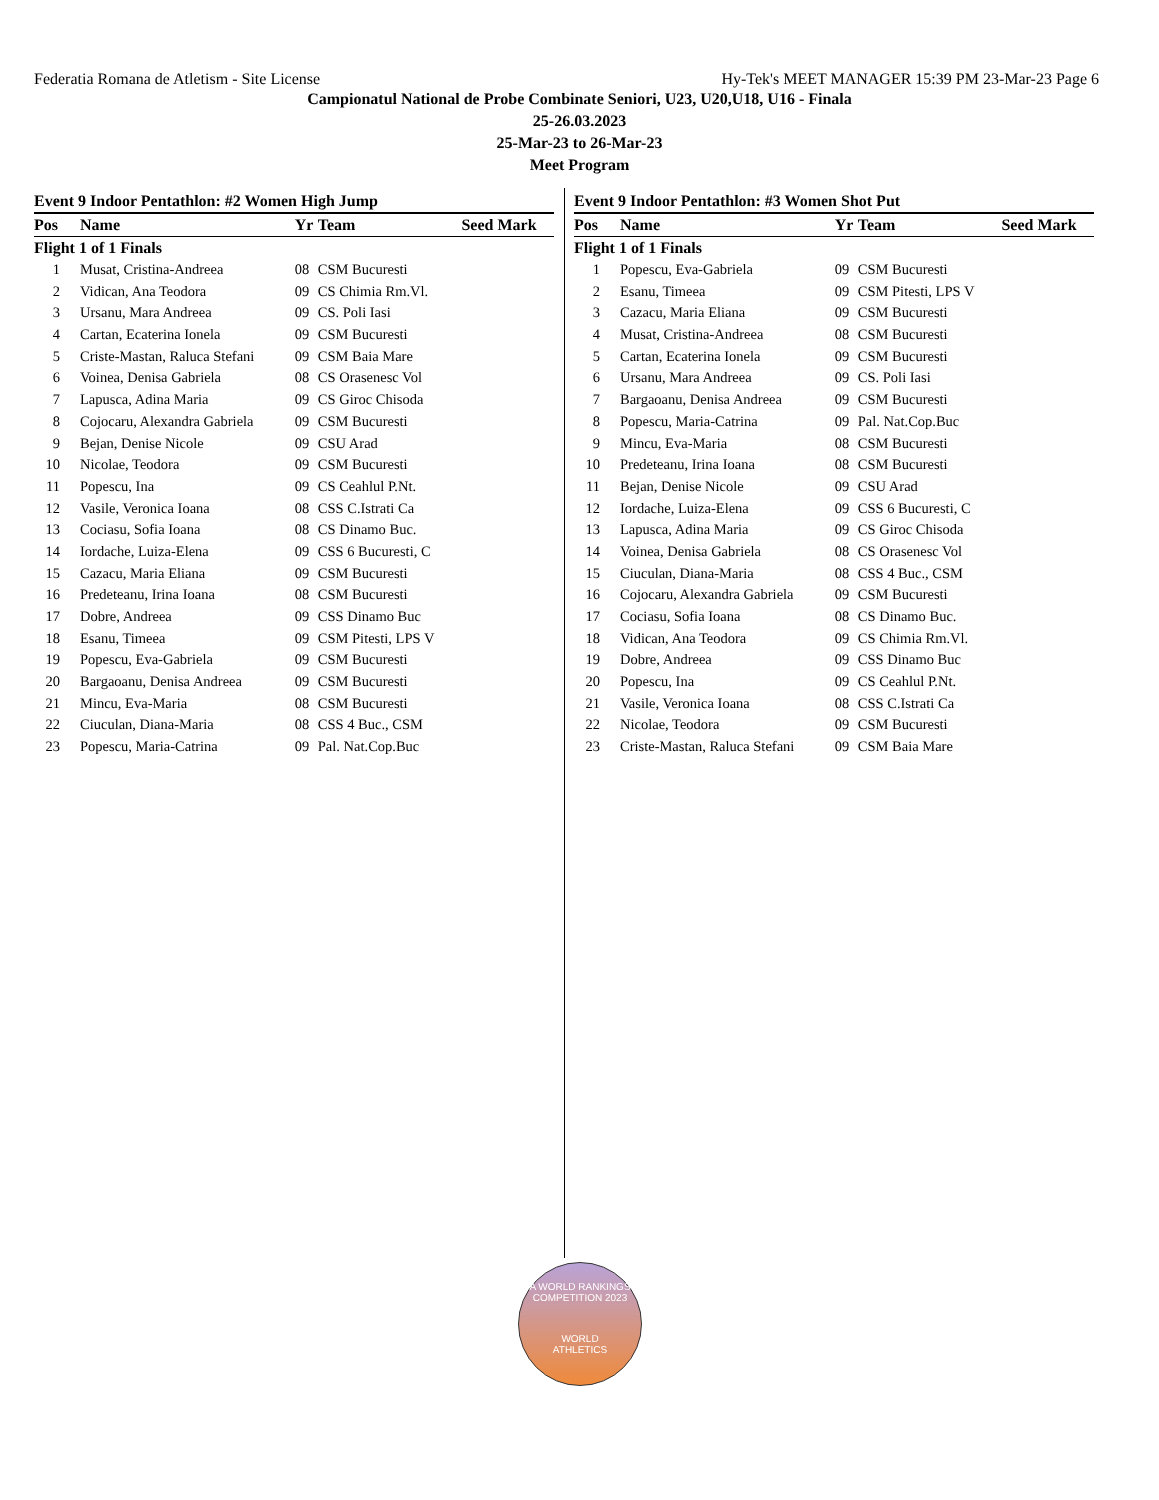Federatia Romana de Atletism - Site License Hy-Tek's MEET MANAGER 15:39 PM 23-Mar-23 Page 6
Campionatul National de Probe Combinate Seniori, U23, U20,U18, U16 - Finala
25-26.03.2023
25-Mar-23 to 26-Mar-23
Meet Program
Event 9 Indoor Pentathlon: #2 Women High Jump
| Pos | Name | Yr | Team | Seed Mark |
| --- | --- | --- | --- | --- |
| Flight 1 of 1 Finals | | | | |
| 1 | Musat, Cristina-Andreea | 08 | CSM Bucuresti | |
| 2 | Vidican, Ana Teodora | 09 | CS Chimia Rm.Vl. | |
| 3 | Ursanu, Mara Andreea | 09 | CS. Poli Iasi | |
| 4 | Cartan, Ecaterina Ionela | 09 | CSM Bucuresti | |
| 5 | Criste-Mastan, Raluca Stefani | 09 | CSM Baia Mare | |
| 6 | Voinea, Denisa Gabriela | 08 | CS Orasenesc Vol | |
| 7 | Lapusca, Adina Maria | 09 | CS Giroc Chisoda | |
| 8 | Cojocaru, Alexandra Gabriela | 09 | CSM Bucuresti | |
| 9 | Bejan, Denise Nicole | 09 | CSU Arad | |
| 10 | Nicolae, Teodora | 09 | CSM Bucuresti | |
| 11 | Popescu, Ina | 09 | CS Ceahlul P.Nt. | |
| 12 | Vasile, Veronica Ioana | 08 | CSS C.Istrati Ca | |
| 13 | Cociasu, Sofia Ioana | 08 | CS Dinamo Buc. | |
| 14 | Iordache, Luiza-Elena | 09 | CSS 6 Bucuresti, C | |
| 15 | Cazacu, Maria Eliana | 09 | CSM Bucuresti | |
| 16 | Predeteanu, Irina Ioana | 08 | CSM Bucuresti | |
| 17 | Dobre, Andreea | 09 | CSS Dinamo Buc | |
| 18 | Esanu, Timeea | 09 | CSM Pitesti, LPS V | |
| 19 | Popescu, Eva-Gabriela | 09 | CSM Bucuresti | |
| 20 | Bargaoanu, Denisa Andreea | 09 | CSM Bucuresti | |
| 21 | Mincu, Eva-Maria | 08 | CSM Bucuresti | |
| 22 | Ciuculan, Diana-Maria | 08 | CSS 4 Buc., CSM | |
| 23 | Popescu, Maria-Catrina | 09 | Pal. Nat.Cop.Buc | |
Event 9 Indoor Pentathlon: #3 Women Shot Put
| Pos | Name | Yr | Team | Seed Mark |
| --- | --- | --- | --- | --- |
| Flight 1 of 1 Finals | | | | |
| 1 | Popescu, Eva-Gabriela | 09 | CSM Bucuresti | |
| 2 | Esanu, Timeea | 09 | CSM Pitesti, LPS V | |
| 3 | Cazacu, Maria Eliana | 09 | CSM Bucuresti | |
| 4 | Musat, Cristina-Andreea | 08 | CSM Bucuresti | |
| 5 | Cartan, Ecaterina Ionela | 09 | CSM Bucuresti | |
| 6 | Ursanu, Mara Andreea | 09 | CS. Poli Iasi | |
| 7 | Bargaoanu, Denisa Andreea | 09 | CSM Bucuresti | |
| 8 | Popescu, Maria-Catrina | 09 | Pal. Nat.Cop.Buc | |
| 9 | Mincu, Eva-Maria | 08 | CSM Bucuresti | |
| 10 | Predeteanu, Irina Ioana | 08 | CSM Bucuresti | |
| 11 | Bejan, Denise Nicole | 09 | CSU Arad | |
| 12 | Iordache, Luiza-Elena | 09 | CSS 6 Bucuresti, C | |
| 13 | Lapusca, Adina Maria | 09 | CS Giroc Chisoda | |
| 14 | Voinea, Denisa Gabriela | 08 | CS Orasenesc Vol | |
| 15 | Ciuculan, Diana-Maria | 08 | CSS 4 Buc., CSM | |
| 16 | Cojocaru, Alexandra Gabriela | 09 | CSM Bucuresti | |
| 17 | Cociasu, Sofia Ioana | 08 | CS Dinamo Buc. | |
| 18 | Vidican, Ana Teodora | 09 | CS Chimia Rm.Vl. | |
| 19 | Dobre, Andreea | 09 | CSS Dinamo Buc | |
| 20 | Popescu, Ina | 09 | CS Ceahlul P.Nt. | |
| 21 | Vasile, Veronica Ioana | 08 | CSS C.Istrati Ca | |
| 22 | Nicolae, Teodora | 09 | CSM Bucuresti | |
| 23 | Criste-Mastan, Raluca Stefani | 09 | CSM Baia Mare | |
A WORLD RANKINGS COMPETITION 2023
WORLD
ATHLETICS